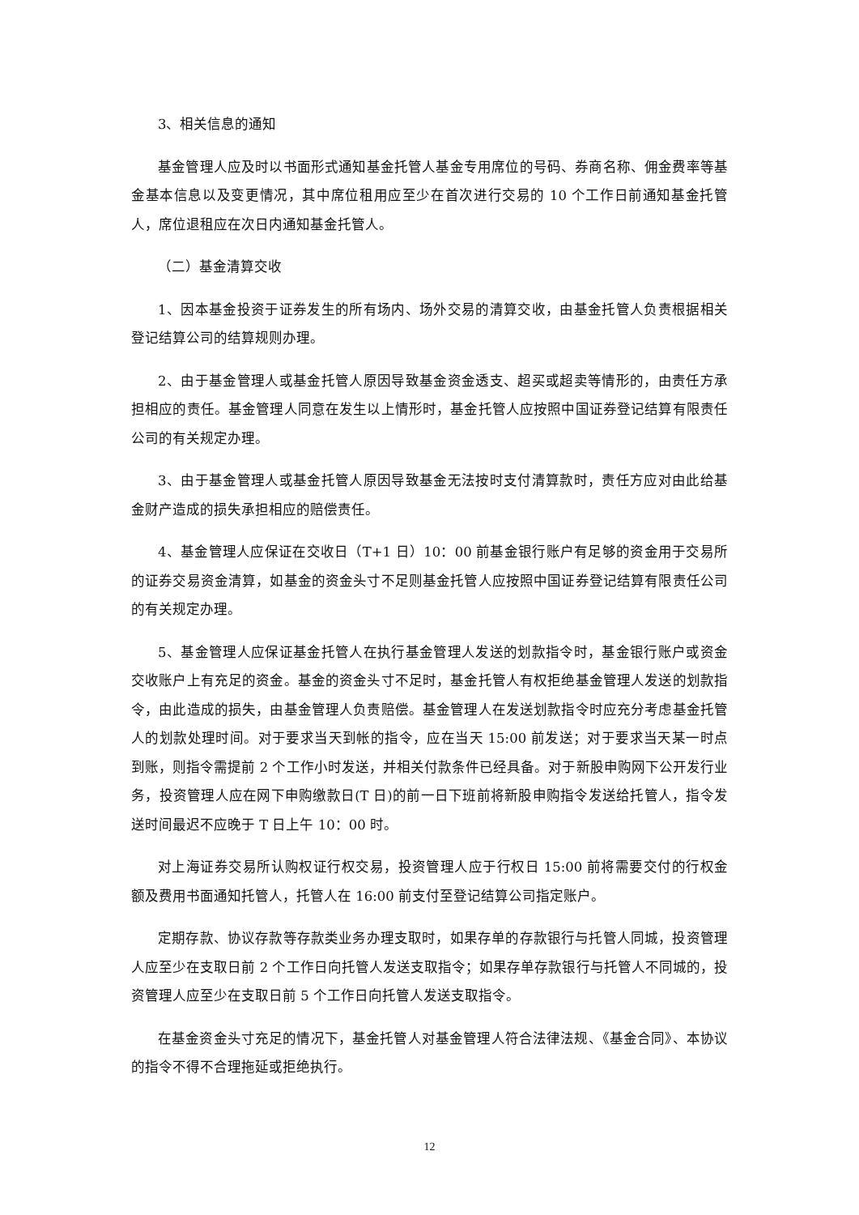3、相关信息的通知
基金管理人应及时以书面形式通知基金托管人基金专用席位的号码、券商名称、佣金费率等基金基本信息以及变更情况，其中席位租用应至少在首次进行交易的 10 个工作日前通知基金托管人，席位退租应在次日内通知基金托管人。
（二）基金清算交收
1、因本基金投资于证券发生的所有场内、场外交易的清算交收，由基金托管人负责根据相关登记结算公司的结算规则办理。
2、由于基金管理人或基金托管人原因导致基金资金透支、超买或超卖等情形的，由责任方承担相应的责任。基金管理人同意在发生以上情形时，基金托管人应按照中国证券登记结算有限责任公司的有关规定办理。
3、由于基金管理人或基金托管人原因导致基金无法按时支付清算款时，责任方应对由此给基金财产造成的损失承担相应的赔偿责任。
4、基金管理人应保证在交收日（T+1 日）10：00 前基金银行账户有足够的资金用于交易所的证券交易资金清算，如基金的资金头寸不足则基金托管人应按照中国证券登记结算有限责任公司的有关规定办理。
5、基金管理人应保证基金托管人在执行基金管理人发送的划款指令时，基金银行账户或资金交收账户上有充足的资金。基金的资金头寸不足时，基金托管人有权拒绝基金管理人发送的划款指令，由此造成的损失，由基金管理人负责赔偿。基金管理人在发送划款指令时应充分考虑基金托管人的划款处理时间。对于要求当天到帐的指令，应在当天 15:00 前发送；对于要求当天某一时点到账，则指令需提前 2 个工作小时发送，并相关付款条件已经具备。对于新股申购网下公开发行业务，投资管理人应在网下申购缴款日(T 日)的前一日下班前将新股申购指令发送给托管人，指令发送时间最迟不应晚于 T 日上午 10：00 时。
对上海证券交易所认购权证行权交易，投资管理人应于行权日 15:00 前将需要交付的行权金额及费用书面通知托管人，托管人在 16:00 前支付至登记结算公司指定账户。
定期存款、协议存款等存款类业务办理支取时，如果存单的存款银行与托管人同城，投资管理人应至少在支取日前 2 个工作日向托管人发送支取指令；如果存单存款银行与托管人不同城的，投资管理人应至少在支取日前 5 个工作日向托管人发送支取指令。
在基金资金头寸充足的情况下，基金托管人对基金管理人符合法律法规、《基金合同》、本协议的指令不得不合理拖延或拒绝执行。
12